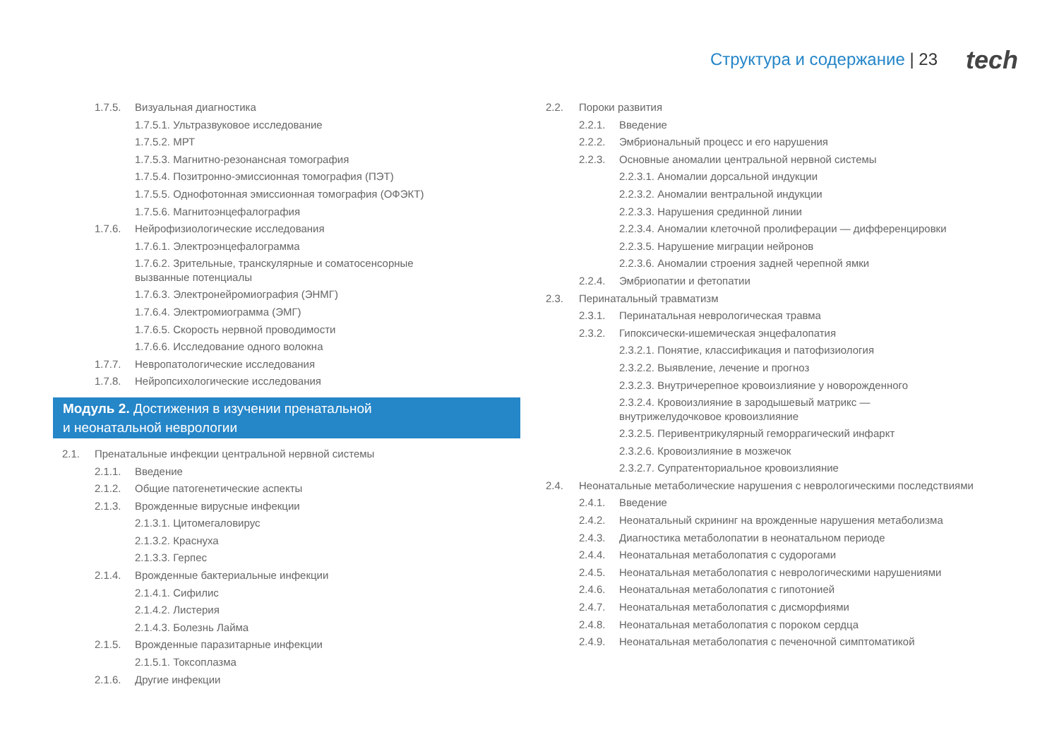Структура и содержание | 23 tech
1.7.5. Визуальная диагностика
1.7.5.1. Ультразвуковое исследование
1.7.5.2. МРТ
1.7.5.3. Магнитно-резонансная томография
1.7.5.4. Позитронно-эмиссионная томография (ПЭТ)
1.7.5.5. Однофотонная эмиссионная томография (ОФЭКТ)
1.7.5.6. Магнитоэнцефалография
1.7.6. Нейрофизиологические исследования
1.7.6.1. Электроэнцефалограмма
1.7.6.2. Зрительные, транскулярные и соматосенсорные
вызванные потенциалы
1.7.6.3. Электронейромиография (ЭНМГ)
1.7.6.4. Электромиограмма (ЭМГ)
1.7.6.5. Скорость нервной проводимости
1.7.6.6. Исследование одного волокна
1.7.7. Невропатологические исследования
1.7.8. Нейропсихологические исследования
Модуль 2. Достижения в изучении пренатальной
и неонатальной неврологии
2.1. Пренатальные инфекции центральной нервной системы
2.1.1. Введение
2.1.2. Общие патогенетические аспекты
2.1.3. Врожденные вирусные инфекции
2.1.3.1. Цитомегаловирус
2.1.3.2. Краснуха
2.1.3.3. Герпес
2.1.4. Врожденные бактериальные инфекции
2.1.4.1. Сифилис
2.1.4.2. Листерия
2.1.4.3. Болезнь Лайма
2.1.5. Врожденные паразитарные инфекции
2.1.5.1. Токсоплазма
2.1.6. Другие инфекции
2.2. Пороки развития
2.2.1. Введение
2.2.2. Эмбриональный процесс и его нарушения
2.2.3. Основные аномалии центральной нервной системы
2.2.3.1. Аномалии дорсальной индукции
2.2.3.2. Аномалии вентральной индукции
2.2.3.3. Нарушения срединной линии
2.2.3.4. Аномалии клеточной пролиферации — дифференцировки
2.2.3.5. Нарушение миграции нейронов
2.2.3.6. Аномалии строения задней черепной ямки
2.2.4. Эмбриопатии и фетопатии
2.3. Перинатальный травматизм
2.3.1. Перинатальная неврологическая травма
2.3.2. Гипоксически-ишемическая энцефалопатия
2.3.2.1. Понятие, классификация и патофизиология
2.3.2.2. Выявление, лечение и прогноз
2.3.2.3. Внутричерепное кровоизлияние у новорожденного
2.3.2.4. Кровоизлияние в зародышевый матрикс —
внутрижелудочковое кровоизлияние
2.3.2.5. Перивентрикулярный геморрагический инфаркт
2.3.2.6. Кровоизлияние в мозжечок
2.3.2.7. Супратенториальное кровоизлияние
2.4. Неонатальные метаболические нарушения с неврологическими последствиями
2.4.1. Введение
2.4.2. Неонатальный скрининг на врожденные нарушения метаболизма
2.4.3. Диагностика метаболопатии в неонатальном периоде
2.4.4. Неонатальная метаболопатия с судорогами
2.4.5. Неонатальная метаболопатия с неврологическими нарушениями
2.4.6. Неонатальная метаболопатия с гипотонией
2.4.7. Неонатальная метаболопатия с дисморфиями
2.4.8. Неонатальная метаболопатия с пороком сердца
2.4.9. Неонатальная метаболопатия с печеночной симптоматикой